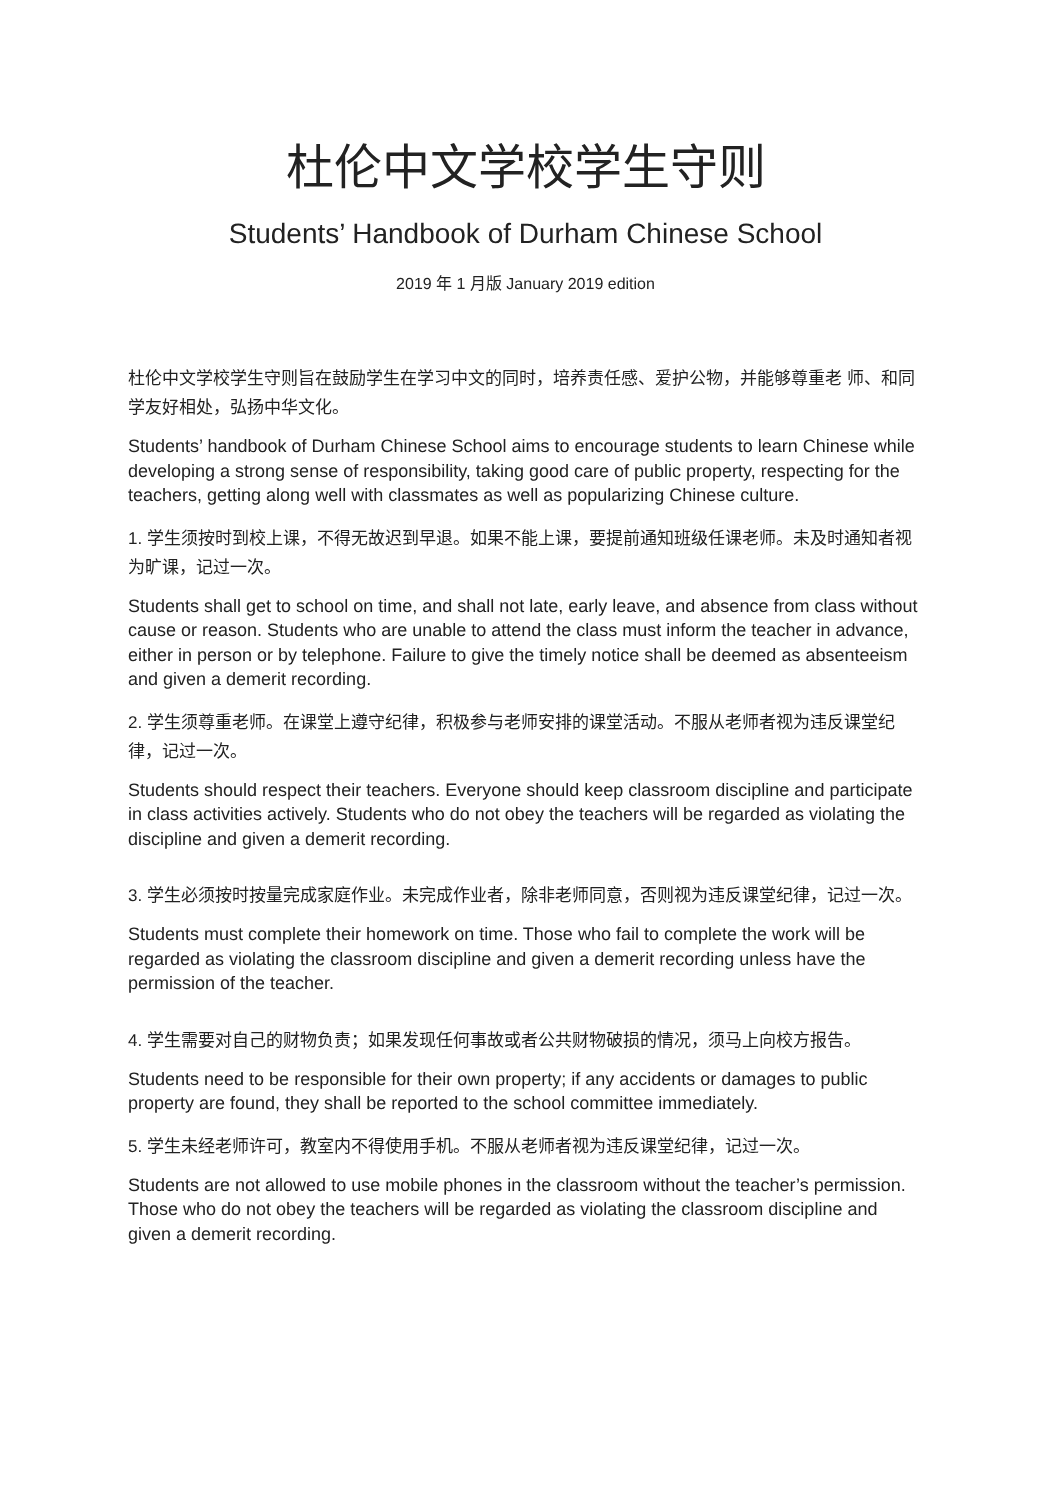杜伦中文学校学生守则
Students’ Handbook of Durham Chinese School
2019 年 1 月版 January 2019 edition
杜伦中文学校学生守则旨在鼓励学生在学习中文的同时，培养责任感、爱护公物，并能够尊重老 师、和同学友好相处，弘扬中华文化。
Students’ handbook of Durham Chinese School aims to encourage students to learn Chinese while developing a strong sense of responsibility, taking good care of public property, respecting for the teachers, getting along well with classmates as well as popularizing Chinese culture.
1. 学生须按时到校上课，不得无故迟到早退。如果不能上课，要提前通知班级任课老师。未及时通知者视为旷课，记过一次。
Students shall get to school on time, and shall not late, early leave, and absence from class without cause or reason. Students who are unable to attend the class must inform the teacher in advance, either in person or by telephone. Failure to give the timely notice shall be deemed as absenteeism and given a demerit recording.
2. 学生须尊重老师。在课堂上遵守纪律，积极参与老师安排的课堂活动。不服从老师者视为违反课堂纪律，记过一次。
Students should respect their teachers. Everyone should keep classroom discipline and participate in class activities actively. Students who do not obey the teachers will be regarded as violating the discipline and given a demerit recording.
3. 学生必须按时按量完成家庭作业。未完成作业者，除非老师同意，否则视为违反课堂纪律，记过一次。
Students must complete their homework on time. Those who fail to complete the work will be regarded as violating the classroom discipline and given a demerit recording unless have the permission of the teacher.
4. 学生需要对自己的财物负责；如果发现任何事故或者公共财物破损的情况，须马上向校方报告。
Students need to be responsible for their own property; if any accidents or damages to public property are found, they shall be reported to the school committee immediately.
5. 学生未经老师许可，教室内不得使用手机。不服从老师者视为违反课堂纪律，记过一次。
Students are not allowed to use mobile phones in the classroom without the teacher’s permission. Those who do not obey the teachers will be regarded as violating the classroom discipline and given a demerit recording.